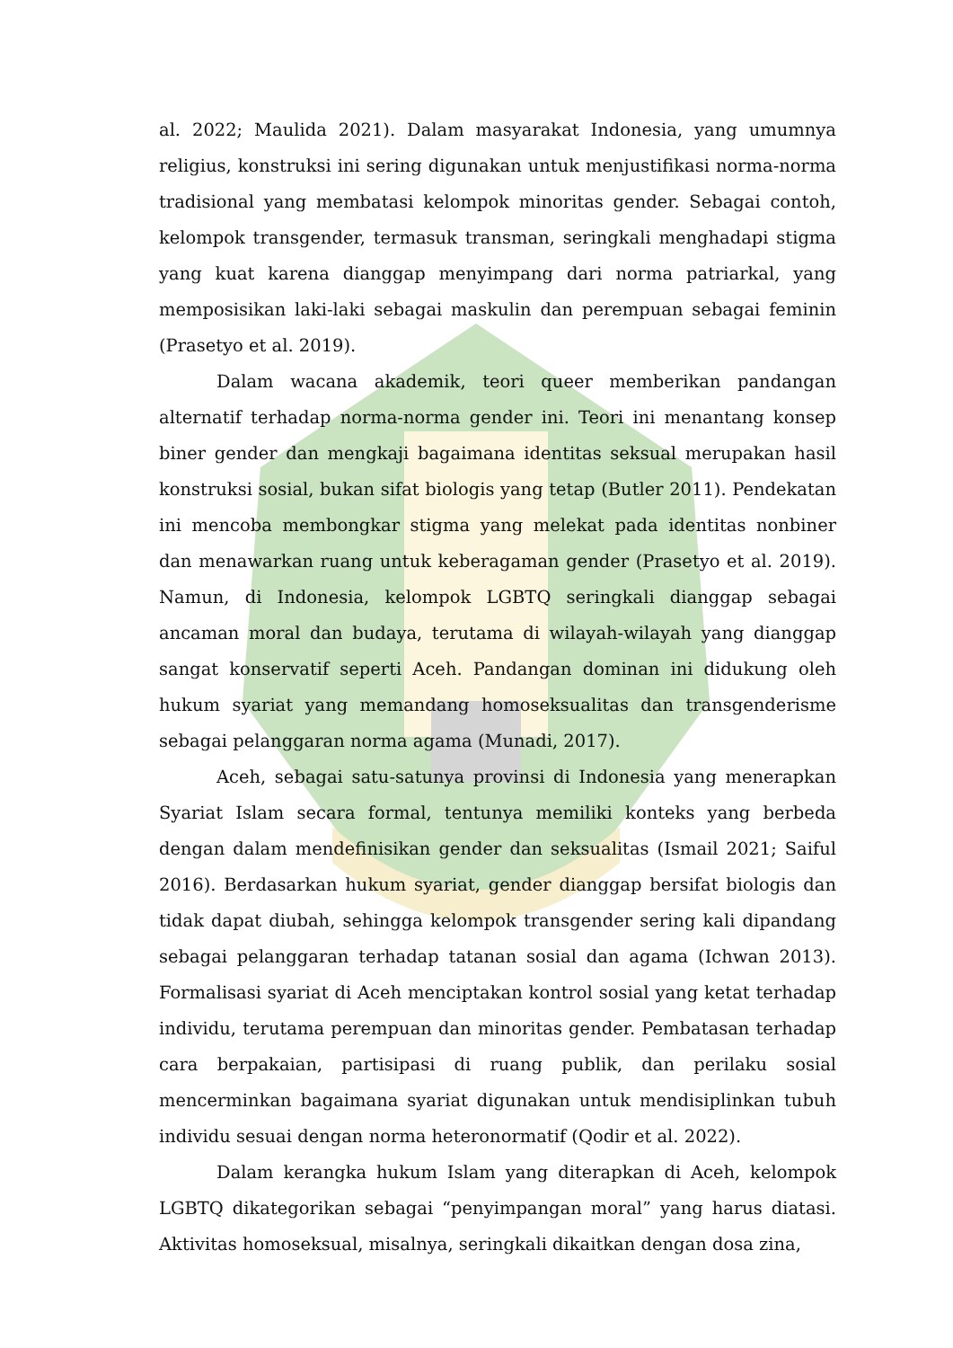al. 2022; Maulida 2021). Dalam masyarakat Indonesia, yang umumnya religius, konstruksi ini sering digunakan untuk menjustifikasi norma-norma tradisional yang membatasi kelompok minoritas gender. Sebagai contoh, kelompok transgender, termasuk transman, seringkali menghadapi stigma yang kuat karena dianggap menyimpang dari norma patriarkal, yang memposisikan laki-laki sebagai maskulin dan perempuan sebagai feminin (Prasetyo et al. 2019).
Dalam wacana akademik, teori queer memberikan pandangan alternatif terhadap norma-norma gender ini. Teori ini menantang konsep biner gender dan mengkaji bagaimana identitas seksual merupakan hasil konstruksi sosial, bukan sifat biologis yang tetap (Butler 2011). Pendekatan ini mencoba membongkar stigma yang melekat pada identitas nonbiner dan menawarkan ruang untuk keberagaman gender (Prasetyo et al. 2019). Namun, di Indonesia, kelompok LGBTQ seringkali dianggap sebagai ancaman moral dan budaya, terutama di wilayah-wilayah yang dianggap sangat konservatif seperti Aceh. Pandangan dominan ini didukung oleh hukum syariat yang memandang homoseksualitas dan transgenderisme sebagai pelanggaran norma agama (Munadi, 2017).
Aceh, sebagai satu-satunya provinsi di Indonesia yang menerapkan Syariat Islam secara formal, tentunya memiliki konteks yang berbeda dengan dalam mendefinisikan gender dan seksualitas (Ismail 2021; Saiful 2016). Berdasarkan hukum syariat, gender dianggap bersifat biologis dan tidak dapat diubah, sehingga kelompok transgender sering kali dipandang sebagai pelanggaran terhadap tatanan sosial dan agama (Ichwan 2013). Formalisasi syariat di Aceh menciptakan kontrol sosial yang ketat terhadap individu, terutama perempuan dan minoritas gender. Pembatasan terhadap cara berpakaian, partisipasi di ruang publik, dan perilaku sosial mencerminkan bagaimana syariat digunakan untuk mendisiplinkan tubuh individu sesuai dengan norma heteronormatif (Qodir et al. 2022).
Dalam kerangka hukum Islam yang diterapkan di Aceh, kelompok LGBTQ dikategorikan sebagai “penyimpangan moral” yang harus diatasi. Aktivitas homoseksual, misalnya, seringkali dikaitkan dengan dosa zina,